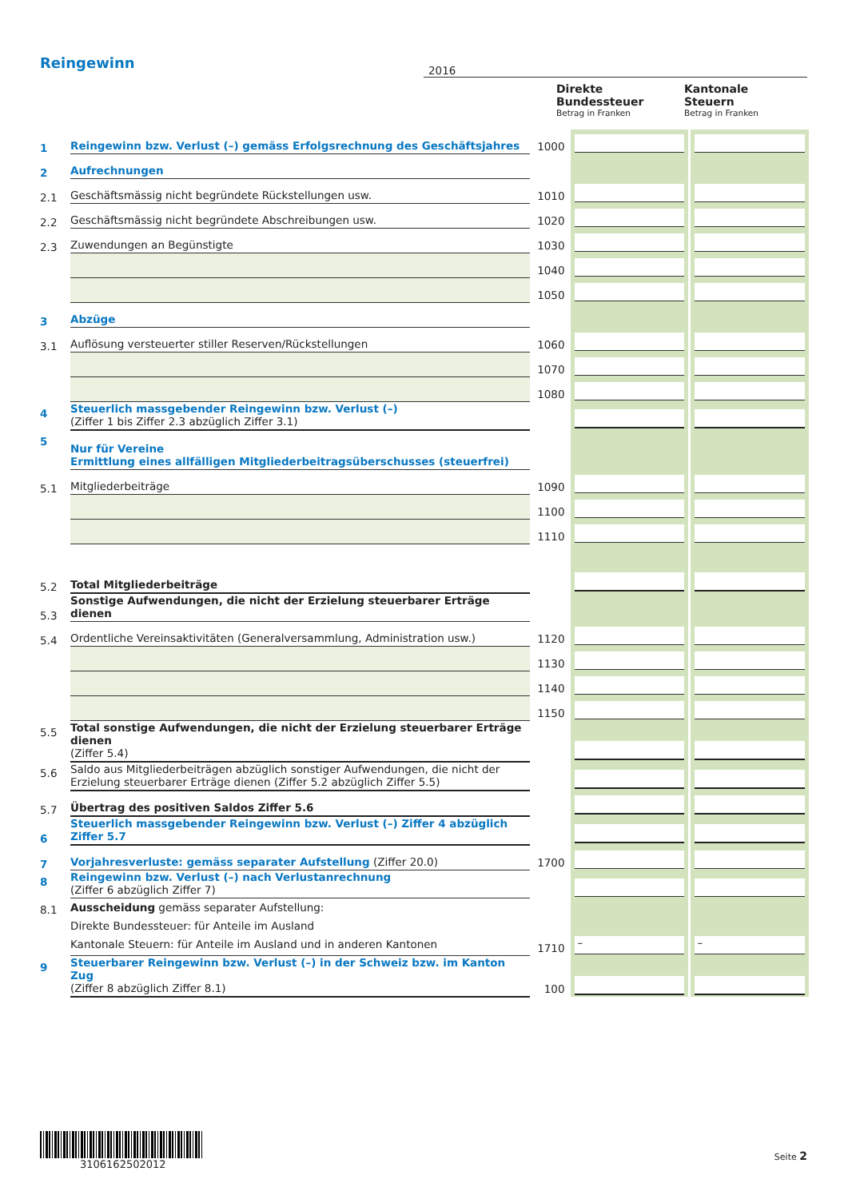| Reingewinn | | 2016 | | |
| | | | Direkte Bundessteuer Betrag in Franken | Kantonale Steuern Betrag in Franken |
| 1 | Reingewinn bzw. Verlust (–) gemäss Erfolgsrechnung des Geschäftsjahres | 1000 | | |
| 2 | Aufrechnungen | | | |
| 2.1 | Geschäftsmässig nicht begründete Rückstellungen usw. | 1010 | | |
| 2.2 | Geschäftsmässig nicht begründete Abschreibungen usw. | 1020 | | |
| 2.3 | Zuwendungen an Begünstigte | 1030 | | |
| | | 1040 | | |
| | | 1050 | | |
| 3 | Abzüge | | | |
| 3.1 | Auflösung versteuerter stiller Reserven/Rückstellungen | 1060 | | |
| | | 1070 | | |
| | | 1080 | | |
| 4 | Steuerlich massgebender Reingewinn bzw. Verlust (–) (Ziffer 1 bis Ziffer 2.3 abzüglich Ziffer 3.1) | | | |
| 5 | Nur für Vereine Ermittlung eines allfälligen Mitgliederbeitragsüberschusses (steuerfrei) | | | |
| 5.1 | Mitgliederbeiträge | 1090 | | |
| | | 1100 | | |
| | | 1110 | | |
| 5.2 | Total Mitgliederbeiträge | | | |
| 5.3 | Sonstige Aufwendungen, die nicht der Erzielung steuerbarer Erträge dienen | | | |
| 5.4 | Ordentliche Vereinsaktivitäten (Generalversammlung, Administration usw.) | 1120 | | |
| | | 1130 | | |
| | | 1140 | | |
| | | 1150 | | |
| 5.5 | Total sonstige Aufwendungen, die nicht der Erzielung steuerbarer Erträge dienen (Ziffer 5.4) | | | |
| 5.6 | Saldo aus Mitgliederbeiträgen abzüglich sonstiger Aufwendungen, die nicht der Erzielung steuerbarer Erträge dienen (Ziffer 5.2 abzüglich Ziffer 5.5) | | | |
| 5.7 | Übertrag des positiven Saldos Ziffer 5.6 | | | |
| 6 | Steuerlich massgebender Reingewinn bzw. Verlust (–) Ziffer 4 abzüglich Ziffer 5.7 | | | |
| 7 | Vorjahresverluste: gemäss separater Aufstellung (Ziffer 20.0) | 1700 | | |
| 8 | Reingewinn bzw. Verlust (–) nach Verlustanrechnung (Ziffer 6 abzüglich Ziffer 7) | | | |
| 8.1 | Ausscheidung gemäss separater Aufstellung: Direkte Bundessteuer: für Anteile im Ausland Kantonale Steuern: für Anteile im Ausland und in anderen Kantonen | 1710 | – | – |
| 9 | Steuerbarer Reingewinn bzw. Verlust (–) in der Schweiz bzw. im Kanton Zug (Ziffer 8 abzüglich Ziffer 8.1) | 100 | | |
3106162502012
Seite 2